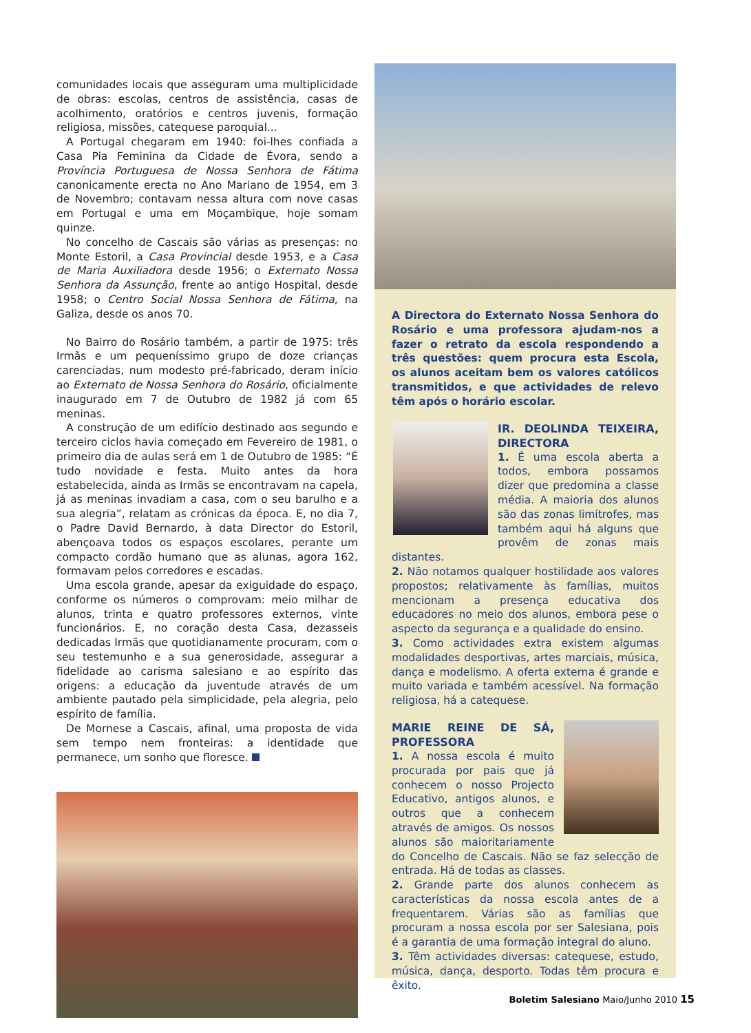comunidades locais que asseguram uma multiplicidade de obras: escolas, centros de assistência, casas de acolhimento, oratórios e centros juvenis, formação religiosa, missões, catequese paroquial...
A Portugal chegaram em 1940: foi-lhes confiada a Casa Pia Feminina da Cidade de Évora, sendo a Província Portuguesa de Nossa Senhora de Fátima canonicamente erecta no Ano Mariano de 1954, em 3 de Novembro; contavam nessa altura com nove casas em Portugal e uma em Moçambique, hoje somam quinze.
No concelho de Cascais são várias as presenças: no Monte Estoril, a Casa Provincial desde 1953, e a Casa de Maria Auxiliadora desde 1956; o Externato Nossa Senhora da Assunção, frente ao antigo Hospital, desde 1958; o Centro Social Nossa Senhora de Fátima, na Galiza, desde os anos 70.
No Bairro do Rosário também, a partir de 1975: três Irmãs e um pequeníssimo grupo de doze crianças carenciadas, num modesto pré-fabricado, deram início ao Externato de Nossa Senhora do Rosário, oficialmente inaugurado em 7 de Outubro de 1982 já com 65 meninas.
A construção de um edifício destinado aos segundo e terceiro ciclos havia começado em Fevereiro de 1981, o primeiro dia de aulas será em 1 de Outubro de 1985: “É tudo novidade e festa. Muito antes da hora estabelecida, ainda as Irmãs se encontravam na capela, já as meninas invadiam a casa, com o seu barulho e a sua alegria”, relatam as crónicas da época. E, no dia 7, o Padre David Bernardo, à data Director do Estoril, abençoava todos os espaços escolares, perante um compacto cordão humano que as alunas, agora 162, formavam pelos corredores e escadas.
Uma escola grande, apesar da exiguidade do espaço, conforme os números o comprovam: meio milhar de alunos, trinta e quatro professores externos, vinte funcionários. E, no coração desta Casa, dezasseis dedicadas Irmãs que quotidianamente procuram, com o seu testemunho e a sua generosidade, assegurar a fidelidade ao carisma salesiano e ao espírito das origens: a educação da juventude através de um ambiente pautado pela simplicidade, pela alegria, pelo espírito de família.
De Mornese a Cascais, afinal, uma proposta de vida sem tempo nem fronteiras: a identidade que permanece, um sonho que floresce.
A Directora do Externato Nossa Senhora do Rosário e uma professora ajudam-nos a fazer o retrato da escola respondendo a três questões: quem procura esta Escola, os alunos aceitam bem os valores católicos transmitidos, e que actividades de relevo têm após o horário escolar.
IR. DEOLINDA TEIXEIRA, DIRECTORA
1. É uma escola aberta a todos, embora possamos dizer que predomina a classe média. A maioria dos alunos são das zonas limítrofes, mas também aqui há alguns que provêm de zonas mais distantes.
2. Não notamos qualquer hostilidade aos valores propostos; relativamente às famílias, muitos mencionam a presença educativa dos educadores no meio dos alunos, embora pese o aspecto da segurança e a qualidade do ensino.
3. Como actividades extra existem algumas modalidades desportivas, artes marciais, música, dança e modelismo. A oferta externa é grande e muito variada e também acessível. Na formação religiosa, há a catequese.
MARIE REINE DE SÁ, PROFESSORA
1. A nossa escola é muito procurada por pais que já conhecem o nosso Projecto Educativo, antigos alunos, e outros que a conhecem através de amigos. Os nossos alunos são maioritariamente do Concelho de Cascais. Não se faz selecção de entrada. Há de todas as classes.
2. Grande parte dos alunos conhecem as características da nossa escola antes de a frequentarem. Várias são as famílias que procuram a nossa escola por ser Salesiana, pois é a garantia de uma formação integral do aluno.
3. Têm actividades diversas: catequese, estudo, música, dança, desporto. Todas têm procura e êxito.
Boletim Salesiano Maio/Junho 2010 15